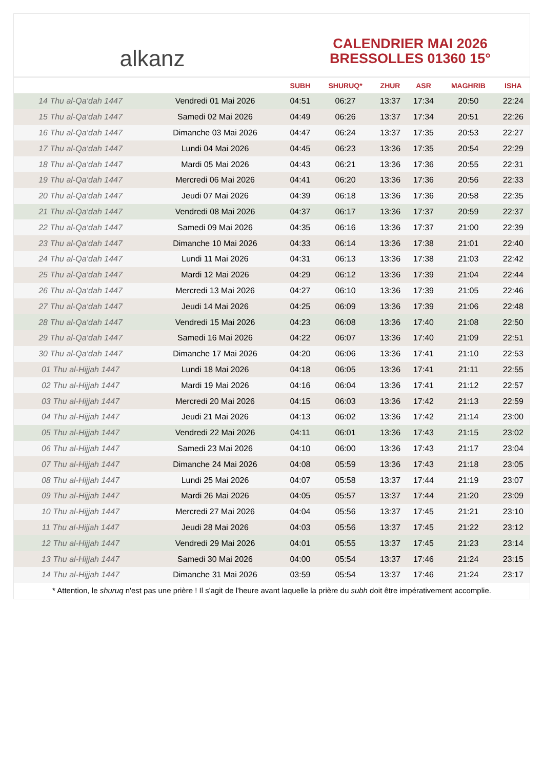alkanz
CALENDRIER MAI 2026
BRESSOLLES 01360 15°
| | | SUBH | SHURUQ* | ZHUR | ASR | MAGHRIB | ISHA |
| --- | --- | --- | --- | --- | --- | --- | --- |
| 14 Thu al-Qa‘dah 1447 | Vendredi 01 Mai 2026 | 04:51 | 06:27 | 13:37 | 17:34 | 20:50 | 22:24 |
| 15 Thu al-Qa‘dah 1447 | Samedi 02 Mai 2026 | 04:49 | 06:26 | 13:37 | 17:34 | 20:51 | 22:26 |
| 16 Thu al-Qa‘dah 1447 | Dimanche 03 Mai 2026 | 04:47 | 06:24 | 13:37 | 17:35 | 20:53 | 22:27 |
| 17 Thu al-Qa‘dah 1447 | Lundi 04 Mai 2026 | 04:45 | 06:23 | 13:36 | 17:35 | 20:54 | 22:29 |
| 18 Thu al-Qa‘dah 1447 | Mardi 05 Mai 2026 | 04:43 | 06:21 | 13:36 | 17:36 | 20:55 | 22:31 |
| 19 Thu al-Qa‘dah 1447 | Mercredi 06 Mai 2026 | 04:41 | 06:20 | 13:36 | 17:36 | 20:56 | 22:33 |
| 20 Thu al-Qa‘dah 1447 | Jeudi 07 Mai 2026 | 04:39 | 06:18 | 13:36 | 17:36 | 20:58 | 22:35 |
| 21 Thu al-Qa‘dah 1447 | Vendredi 08 Mai 2026 | 04:37 | 06:17 | 13:36 | 17:37 | 20:59 | 22:37 |
| 22 Thu al-Qa‘dah 1447 | Samedi 09 Mai 2026 | 04:35 | 06:16 | 13:36 | 17:37 | 21:00 | 22:39 |
| 23 Thu al-Qa‘dah 1447 | Dimanche 10 Mai 2026 | 04:33 | 06:14 | 13:36 | 17:38 | 21:01 | 22:40 |
| 24 Thu al-Qa‘dah 1447 | Lundi 11 Mai 2026 | 04:31 | 06:13 | 13:36 | 17:38 | 21:03 | 22:42 |
| 25 Thu al-Qa‘dah 1447 | Mardi 12 Mai 2026 | 04:29 | 06:12 | 13:36 | 17:39 | 21:04 | 22:44 |
| 26 Thu al-Qa‘dah 1447 | Mercredi 13 Mai 2026 | 04:27 | 06:10 | 13:36 | 17:39 | 21:05 | 22:46 |
| 27 Thu al-Qa‘dah 1447 | Jeudi 14 Mai 2026 | 04:25 | 06:09 | 13:36 | 17:39 | 21:06 | 22:48 |
| 28 Thu al-Qa‘dah 1447 | Vendredi 15 Mai 2026 | 04:23 | 06:08 | 13:36 | 17:40 | 21:08 | 22:50 |
| 29 Thu al-Qa‘dah 1447 | Samedi 16 Mai 2026 | 04:22 | 06:07 | 13:36 | 17:40 | 21:09 | 22:51 |
| 30 Thu al-Qa‘dah 1447 | Dimanche 17 Mai 2026 | 04:20 | 06:06 | 13:36 | 17:41 | 21:10 | 22:53 |
| 01 Thu al-Hijjah 1447 | Lundi 18 Mai 2026 | 04:18 | 06:05 | 13:36 | 17:41 | 21:11 | 22:55 |
| 02 Thu al-Hijjah 1447 | Mardi 19 Mai 2026 | 04:16 | 06:04 | 13:36 | 17:41 | 21:12 | 22:57 |
| 03 Thu al-Hijjah 1447 | Mercredi 20 Mai 2026 | 04:15 | 06:03 | 13:36 | 17:42 | 21:13 | 22:59 |
| 04 Thu al-Hijjah 1447 | Jeudi 21 Mai 2026 | 04:13 | 06:02 | 13:36 | 17:42 | 21:14 | 23:00 |
| 05 Thu al-Hijjah 1447 | Vendredi 22 Mai 2026 | 04:11 | 06:01 | 13:36 | 17:43 | 21:15 | 23:02 |
| 06 Thu al-Hijjah 1447 | Samedi 23 Mai 2026 | 04:10 | 06:00 | 13:36 | 17:43 | 21:17 | 23:04 |
| 07 Thu al-Hijjah 1447 | Dimanche 24 Mai 2026 | 04:08 | 05:59 | 13:36 | 17:43 | 21:18 | 23:05 |
| 08 Thu al-Hijjah 1447 | Lundi 25 Mai 2026 | 04:07 | 05:58 | 13:37 | 17:44 | 21:19 | 23:07 |
| 09 Thu al-Hijjah 1447 | Mardi 26 Mai 2026 | 04:05 | 05:57 | 13:37 | 17:44 | 21:20 | 23:09 |
| 10 Thu al-Hijjah 1447 | Mercredi 27 Mai 2026 | 04:04 | 05:56 | 13:37 | 17:45 | 21:21 | 23:10 |
| 11 Thu al-Hijjah 1447 | Jeudi 28 Mai 2026 | 04:03 | 05:56 | 13:37 | 17:45 | 21:22 | 23:12 |
| 12 Thu al-Hijjah 1447 | Vendredi 29 Mai 2026 | 04:01 | 05:55 | 13:37 | 17:45 | 21:23 | 23:14 |
| 13 Thu al-Hijjah 1447 | Samedi 30 Mai 2026 | 04:00 | 05:54 | 13:37 | 17:46 | 21:24 | 23:15 |
| 14 Thu al-Hijjah 1447 | Dimanche 31 Mai 2026 | 03:59 | 05:54 | 13:37 | 17:46 | 21:24 | 23:17 |
* Attention, le shuruq n'est pas une prière ! Il s'agit de l'heure avant laquelle la prière du subh doit être impérativement accomplie.